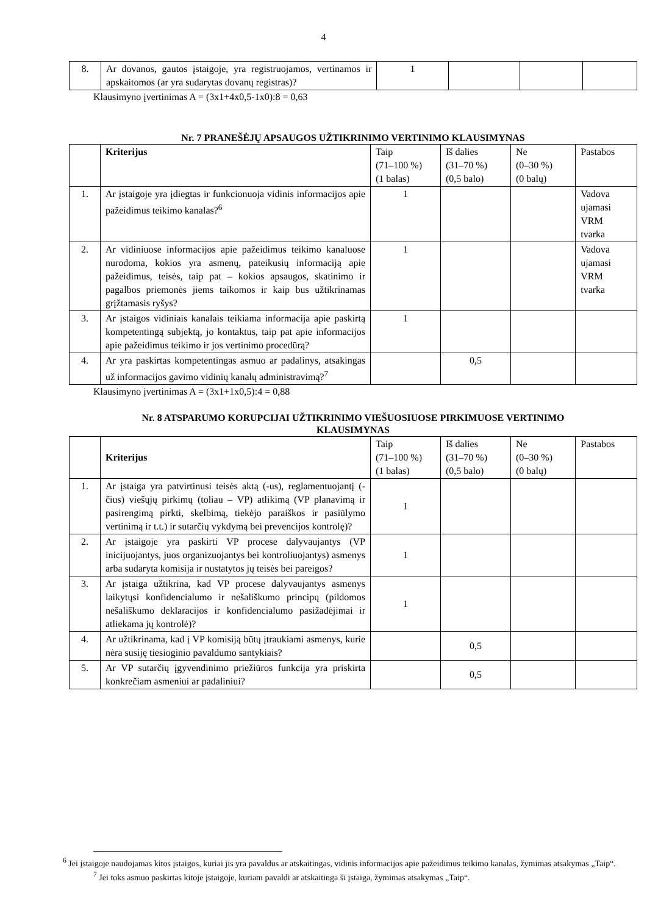4
| 8. | Ar dovanos, gautos įstaigoje, yra registruojamos, vertinamos ir apskaitomos (ar yra sudarytas dovanų registras)? | 1 | | | |
Klausimyno įvertinimas A = (3x1+4x0,5-1x0):8 = 0,63
Nr. 7 PRANEŠĖJŲ APSAUGOS UŽTIKRINIMO VERTINIMO KLAUSIMYNAS
| | Kriterijus | Taip (71–100 %) (1 balas) | Iš dalies (31–70 %) (0,5 balo) | Ne (0–30 %) (0 balų) | Pastabos |
| --- | --- | --- | --- | --- | --- |
| 1. | Ar įstaigoje yra įdiegtas ir funkcionuoja vidinis informacijos apie pažeidimus teikimo kanalas?<sup>6</sup> | 1 | | | Vadova ujamasi VRM tvarka |
| 2. | Ar vidiniuose informacijos apie pažeidimus teikimo kanaluose nurodoma, kokios yra asmenų, pateikusių informaciją apie pažeidimus, teisės, taip pat – kokios apsaugos, skatinimo ir pagalbos priemonės jiems taikomos ir kaip bus užtikrinamas grįžtamasis ryšys? | 1 | | | Vadova ujamasi VRM tvarka |
| 3. | Ar įstaigos vidiniais kanalais teikiama informacija apie paskirtą kompetentingą subjektą, jo kontaktus, taip pat apie informacijos apie pažeidimus teikimo ir jos vertinimo procedūrą? | 1 | | | |
| 4. | Ar yra paskirtas kompetentingas asmuo ar padalinys, atsakingas už informacijos gavimo vidinių kanalų administravimą?<sup>7</sup> | | 0,5 | | |
Klausimyno įvertinimas A = (3x1+1x0,5):4 = 0,88
Nr. 8 ATSPARUMO KORUPCIJAI UŽTIKRINIMO VIEŠUOSIUOSE PIRKIMUOSE VERTINIMO
KLAUSIMYNAS
| | Kriterijus | Taip (71–100 %) (1 balas) | Iš dalies (31–70 %) (0,5 balo) | Ne (0–30 %) (0 balų) | Pastabos |
| --- | --- | --- | --- | --- | --- |
| 1. | Ar įstaiga yra patvirtinusi teisės aktą (-us), reglamentuojantį (-čius) viešųjų pirkimų (toliau – VP) atlikimą (VP planavimą ir pasirengimą pirkti, skelbimą, tiekėjo paraiškos ir pasiūlymo vertinimą ir t.t.) ir sutarčių vykdymą bei prevencijos kontrolę)? | 1 | | | |
| 2. | Ar įstaigoje yra paskirti VP procese dalyvaujantys (VP inicijuojantys, juos organizuojantys bei kontroliuojantys) asmenys arba sudaryta komisija ir nustatytos jų teisės bei pareigos? | 1 | | | |
| 3. | Ar įstaiga užtikrina, kad VP procese dalyvaujantys asmenys laikytųsi konfidencialumo ir nešališkumo principų (pildomos nešališkumo deklaracijos ir konfidencialumo pasižadėjimai ir atliekama jų kontrolė)? | 1 | | | |
| 4. | Ar užtikrinama, kad į VP komisiją būtų įtraukiami asmenys, kurie nėra susiję tiesioginio pavaldumo santykiais? | | 0,5 | | |
| 5. | Ar VP sutarčių įgyvendinimo priežiūros funkcija yra priskirta konkrečiam asmeniui ar padaliniui? | | 0,5 | | |
<sup>6</sup> Jei įstaigoje naudojamas kitos įstaigos, kuriai jis yra pavaldus ar atskaitingas, vidinis informacijos apie pažeidimus teikimo kanalas, žymimas atsakymas „Taip“.
<sup>7</sup> Jei toks asmuo paskirtas kitoje įstaigoje, kuriam pavaldi ar atskaitinga ši įstaiga, žymimas atsakymas „Taip“.